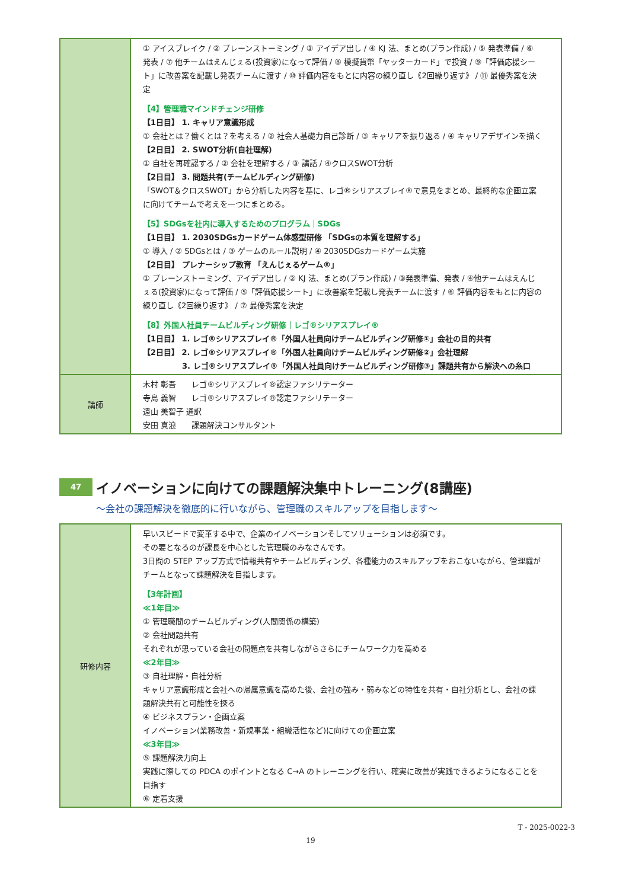| | ① アイスブレイク / ② ブレーンストーミング / ③ アイデア出し / ④ KJ 法、まとめ(プラン作成) / ⑤ 発表準備 / ⑥ 発表 / ⑦ 他チームはえんじぇる(投資家)になって評価 / ⑧ 模擬貨幣「ヤッターカード」で投資 / ⑨「評価応援シート」に改善案を記載し発表チームに渡す / ⑩ 評価内容をもとに内容の練り直し《2回繰り返す》 / ⑪ 最優秀案を決定 【4】管理職マインドチェンジ研修 【1日目】 1. キャリア意識形成 ① 会社とは？働くとは？を考える / ② 社会人基礎力自己診断 / ③ キャリアを振り返る / ④ キャリアデザインを描く 【2日目】 2. SWOT分析(自社理解) ① 自社を再確認する / ② 会社を理解する / ③ 講話 / ④クロスSWOT分析 【2日目】 3. 問題共有(チームビルディング研修) 「SWOT＆クロスSWOT」から分析した内容を基に、レゴ®シリアスプレイ®で意見をまとめ、最終的な企画立案に向けてチームで考えを一つにまとめる。 【5】SDGsを社内に導入するためのプログラム｜SDGs 【1日目】 1. 2030SDGsカードゲーム体感型研修 「SDGsの本質を理解する」 ① 導入 / ② SDGsとは / ③ ゲームのルール説明 / ④ 2030SDGsカードゲーム実施 【2日目】 プレナーシップ教育 「えんじぇるゲーム®」 ① ブレーンストーミング、アイデア出し / ② KJ 法、まとめ(プラン作成) / ③発表準備、発表 / ④他チームはえんじぇる(投資家)になって評価 / ⑤「評価応援シート」に改善案を記載し発表チームに渡す / ⑥ 評価内容をもとに内容の練り直し《2回繰り返す》 / ⑦ 最優秀案を決定 【8】外国人社員チームビルディング研修｜レゴ®シリアスプレイ® 【1日目】 1. レゴ®シリアスプレイ®「外国人社員向けチームビルディング研修①」会社の目的共有 【2日目】 2. レゴ®シリアスプレイ®「外国人社員向けチームビルディング研修②」会社理解 3. レゴ®シリアスプレイ®「外国人社員向けチームビルディング研修③」課題共有から解決への糸口 |
| 講師 | 木村 彰吾 レゴ®シリアスプレイ®認定ファシリテーター 寺島 義智 レゴ®シリアスプレイ®認定ファシリテーター 遠山 美智子 通訳 安田 真浪 課題解決コンサルタント |
47
イノベーションに向けての課題解決集中トレーニング(8講座)
～会社の課題解決を徹底的に行いながら、管理職のスキルアップを目指します～
| 研修内容 | 早いスピードで変革する中で、企業のイノベーションそしてソリューションは必須です。 その要となるのが課長を中心とした管理職のみなさんです。 3日間の STEP アップ方式で情報共有やチームビルディング、各種能力のスキルアップをおこないながら、管理職がチームとなって課題解決を目指します。 【3年計画】 ≪1年目≫ ① 管理職間のチームビルディング(人間関係の構築) ② 会社問題共有 それぞれが思っている会社の問題点を共有しながらさらにチームワーク力を高める ≪2年目≫ ③ 自社理解・自社分析 キャリア意識形成と会社への帰属意識を高めた後、会社の強み・弱みなどの特性を共有・自社分析とし、会社の課題解決共有と可能性を探る ④ ビジネスプラン・企画立案 イノベーション(業務改善・新規事業・組織活性など)に向けての企画立案 ≪3年目≫ ⑤ 課題解決力向上 実践に際しての PDCA のポイントとなる C→A のトレーニングを行い、確実に改善が実践できるようになることを目指す ⑥ 定着支援 |
T - 2025-0022-3
19